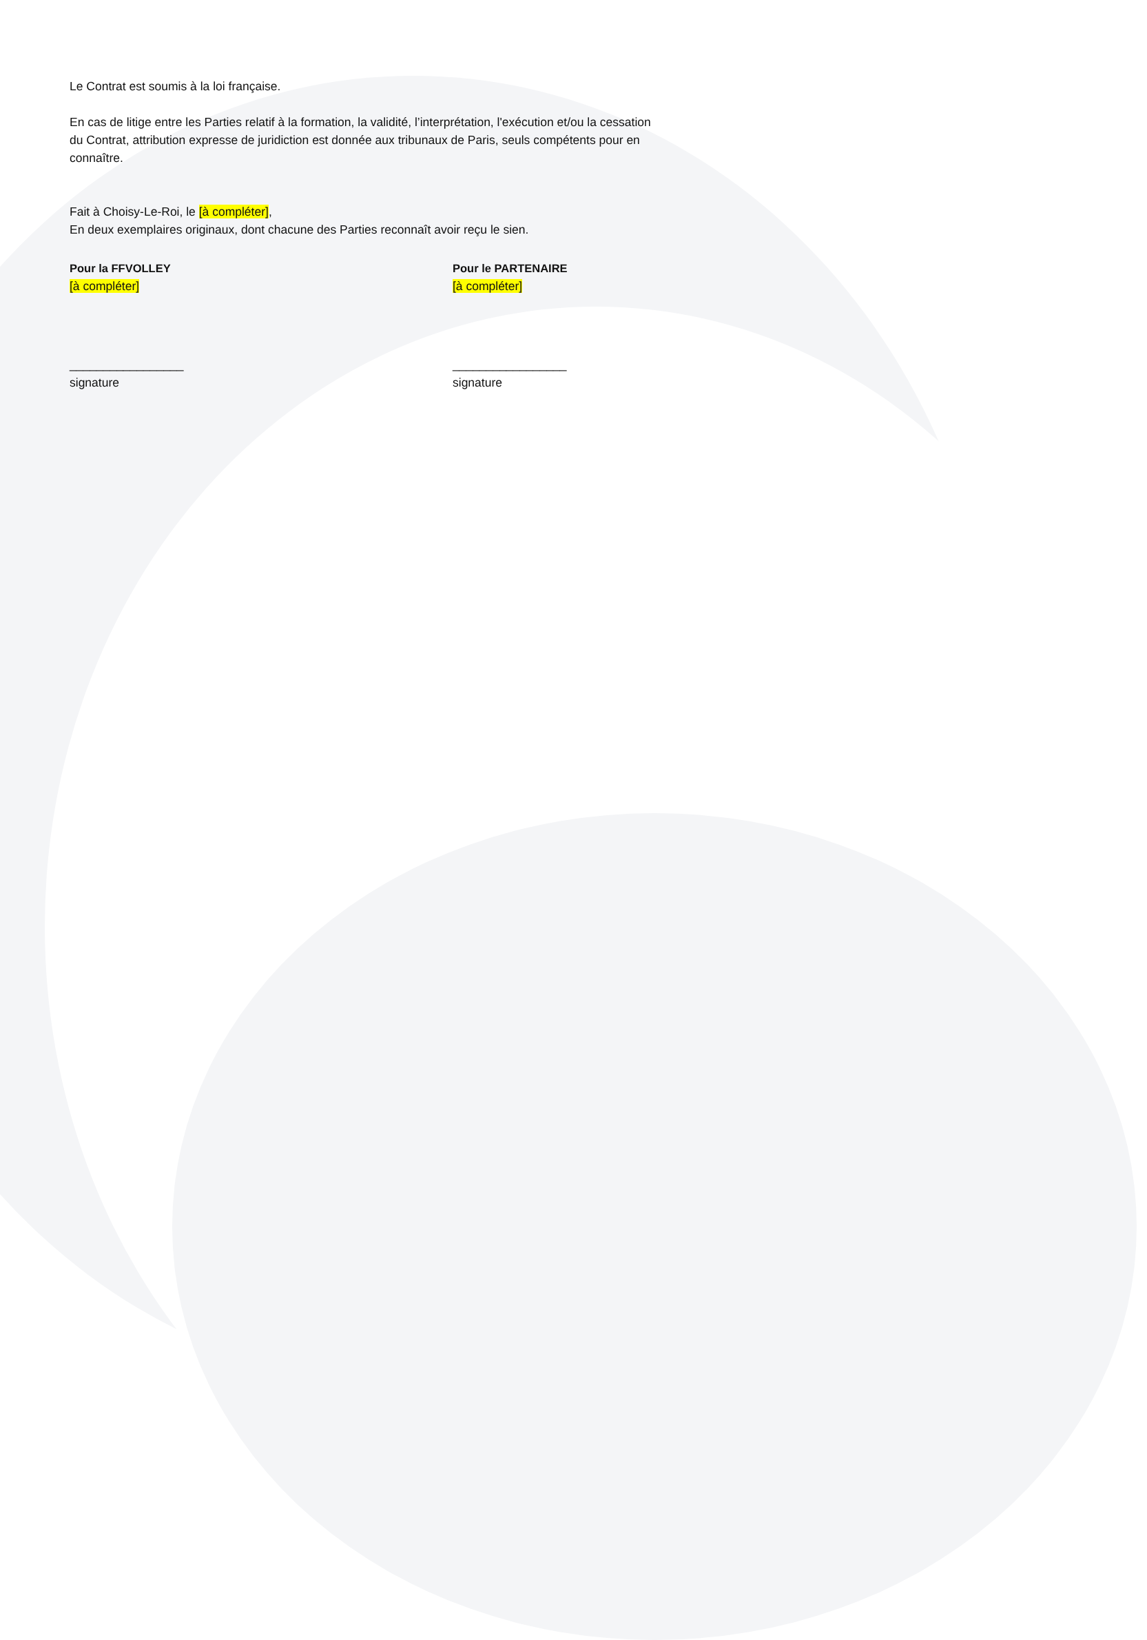Le Contrat est soumis à la loi française.
En cas de litige entre les Parties relatif à la formation, la validité, l’interprétation, l'exécution et/ou la cessation du Contrat, attribution expresse de juridiction est donnée aux tribunaux de Paris, seuls compétents pour en connaître.
Fait à Choisy-Le-Roi, le [à compléter],
En deux exemplaires originaux, dont chacune des Parties reconnaît avoir reçu le sien.
Pour la FFVOLLEY
[à compléter]
_________________
signature
Pour le PARTENAIRE
[à compléter]
_________________
signature